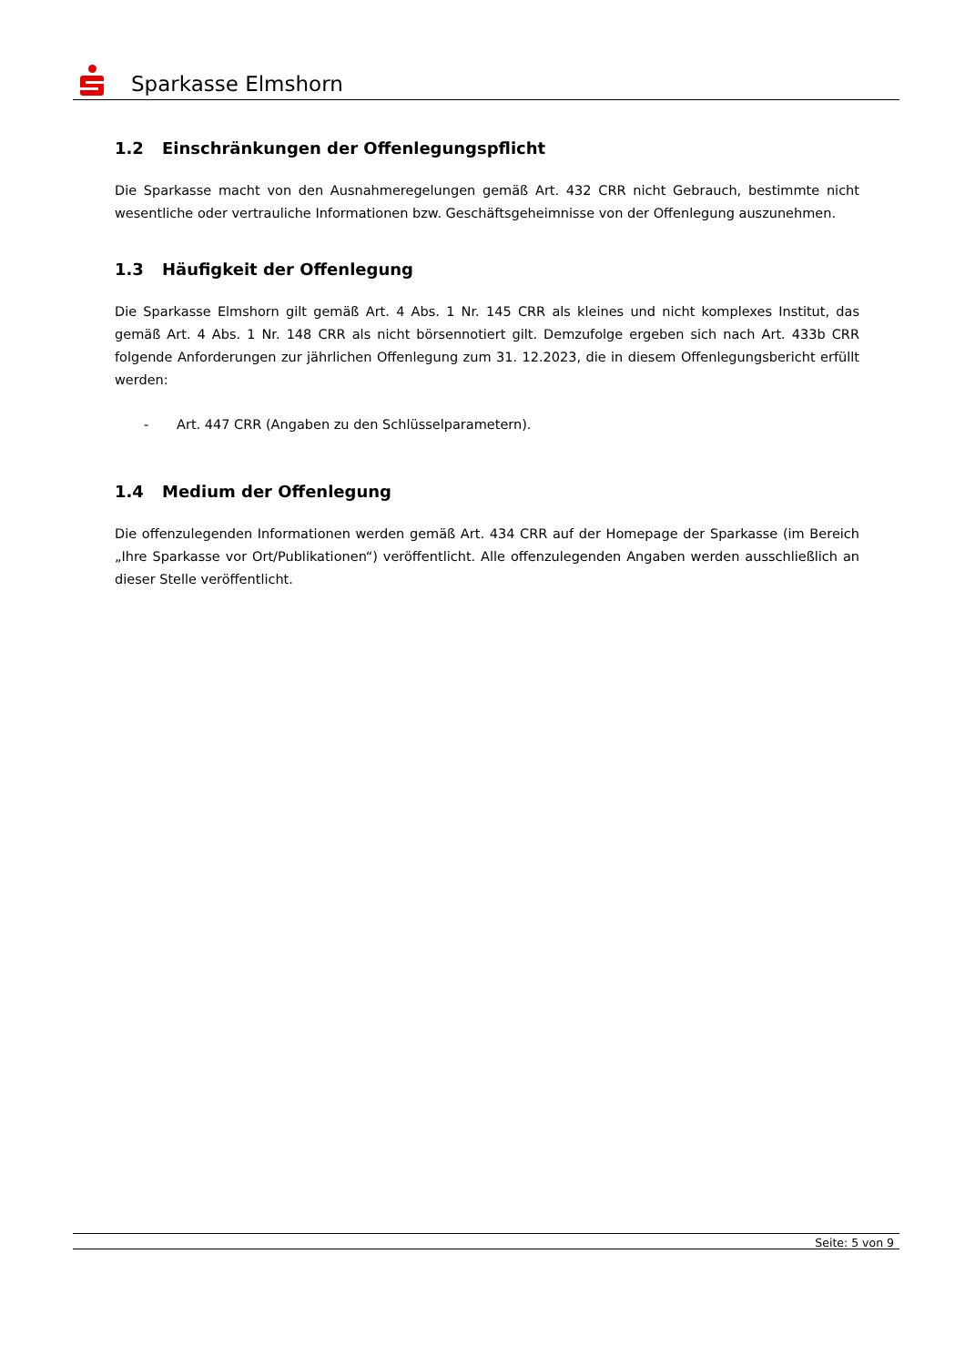Sparkasse Elmshorn
1.2 Einschränkungen der Offenlegungspflicht
Die Sparkasse macht von den Ausnahmeregelungen gemäß Art. 432 CRR nicht Gebrauch, bestimmte nicht wesentliche oder vertrauliche Informationen bzw. Geschäftsgeheimnisse von der Offenlegung auszunehmen.
1.3 Häufigkeit der Offenlegung
Die Sparkasse Elmshorn gilt gemäß Art. 4 Abs. 1 Nr. 145 CRR als kleines und nicht komplexes Institut, das gemäß Art. 4 Abs. 1 Nr. 148 CRR als nicht börsennotiert gilt. Demzufolge ergeben sich nach Art. 433b CRR folgende Anforderungen zur jährlichen Offenlegung zum 31. 12.2023, die in diesem Offenlegungsbericht erfüllt werden:
- Art. 447 CRR (Angaben zu den Schlüsselparametern).
1.4 Medium der Offenlegung
Die offenzulegenden Informationen werden gemäß Art. 434 CRR auf der Homepage der Sparkasse (im Bereich „Ihre Sparkasse vor Ort/Publikationen“) veröffentlicht. Alle offenzulegenden Angaben werden ausschließlich an dieser Stelle veröffentlicht.
Seite: 5 von 9